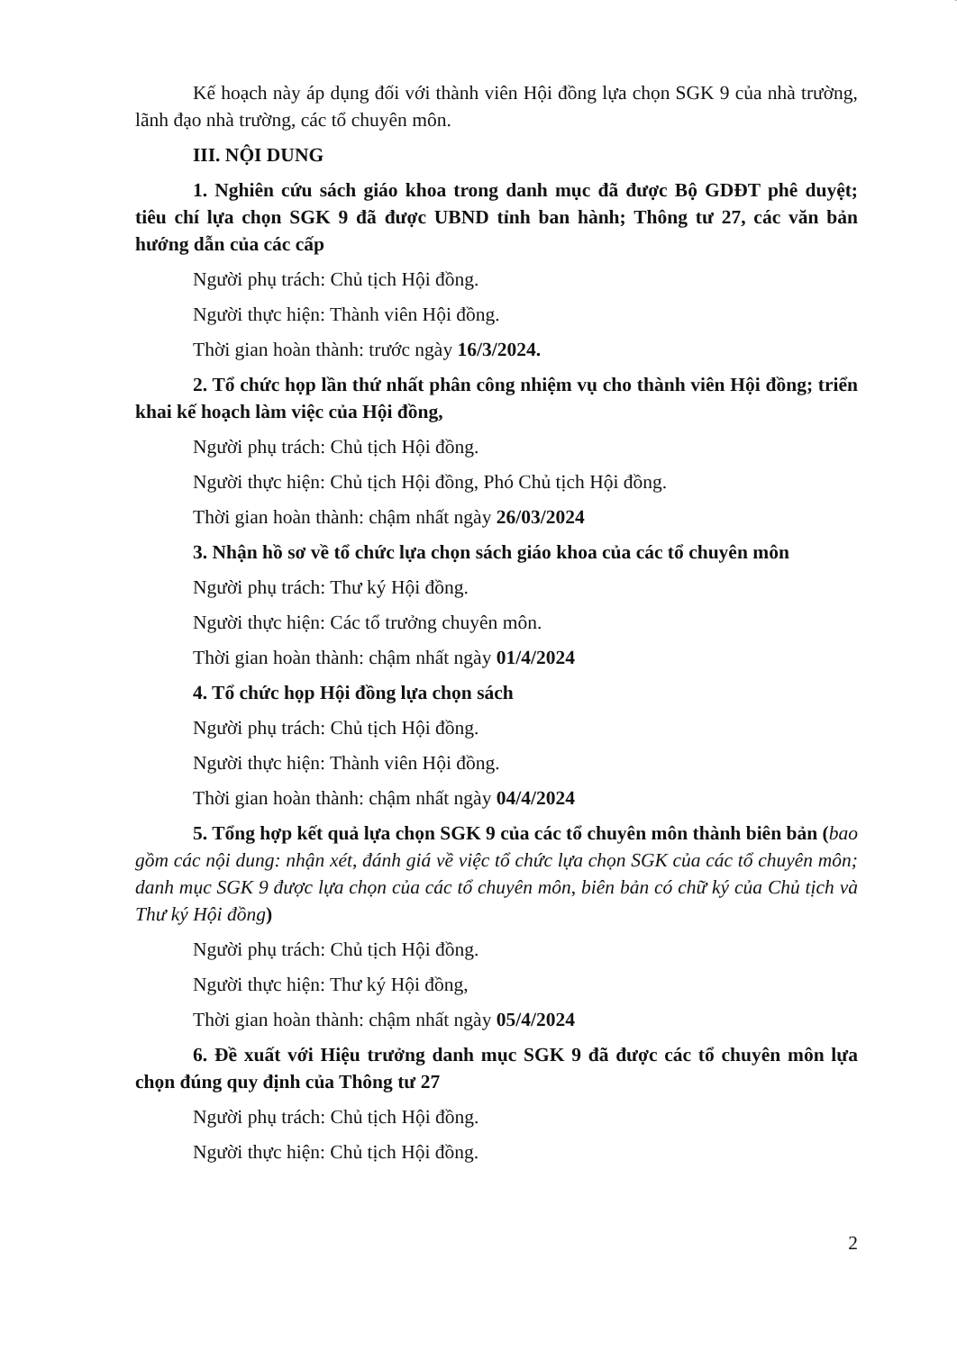Kế hoạch này áp dụng đối với thành viên Hội đồng lựa chọn SGK 9 của nhà trường, lãnh đạo nhà trường, các tổ chuyên môn.
III. NỘI DUNG
1. Nghiên cứu sách giáo khoa trong danh mục đã được Bộ GDĐT phê duyệt; tiêu chí lựa chọn SGK 9 đã được UBND tỉnh ban hành; Thông tư 27, các văn bản hướng dẫn của các cấp
Người phụ trách: Chủ tịch Hội đồng.
Người thực hiện: Thành viên Hội đồng.
Thời gian hoàn thành: trước ngày 16/3/2024.
2. Tổ chức họp lần thứ nhất phân công nhiệm vụ cho thành viên Hội đồng; triển khai kế hoạch làm việc của Hội đồng,
Người phụ trách: Chủ tịch Hội đồng.
Người thực hiện: Chủ tịch Hội đồng, Phó Chủ tịch Hội đồng.
Thời gian hoàn thành: chậm nhất ngày 26/03/2024
3. Nhận hồ sơ về tổ chức lựa chọn sách giáo khoa của các tổ chuyên môn
Người phụ trách: Thư ký Hội đồng.
Người thực hiện: Các tổ trưởng chuyên môn.
Thời gian hoàn thành: chậm nhất ngày 01/4/2024
4. Tổ chức họp Hội đồng lựa chọn sách
Người phụ trách: Chủ tịch Hội đồng.
Người thực hiện: Thành viên Hội đồng.
Thời gian hoàn thành: chậm nhất ngày 04/4/2024
5. Tổng hợp kết quả lựa chọn SGK 9 của các tổ chuyên môn thành biên bản (bao gồm các nội dung: nhận xét, đánh giá về việc tổ chức lựa chọn SGK của các tổ chuyên môn; danh mục SGK 9 được lựa chọn của các tổ chuyên môn, biên bản có chữ ký của Chủ tịch và Thư ký Hội đồng)
Người phụ trách: Chủ tịch Hội đồng.
Người thực hiện: Thư ký Hội đồng,
Thời gian hoàn thành: chậm nhất ngày 05/4/2024
6. Đề xuất với Hiệu trưởng danh mục SGK 9 đã được các tổ chuyên môn lựa chọn đúng quy định của Thông tư 27
Người phụ trách: Chủ tịch Hội đồng.
Người thực hiện: Chủ tịch Hội đồng.
2